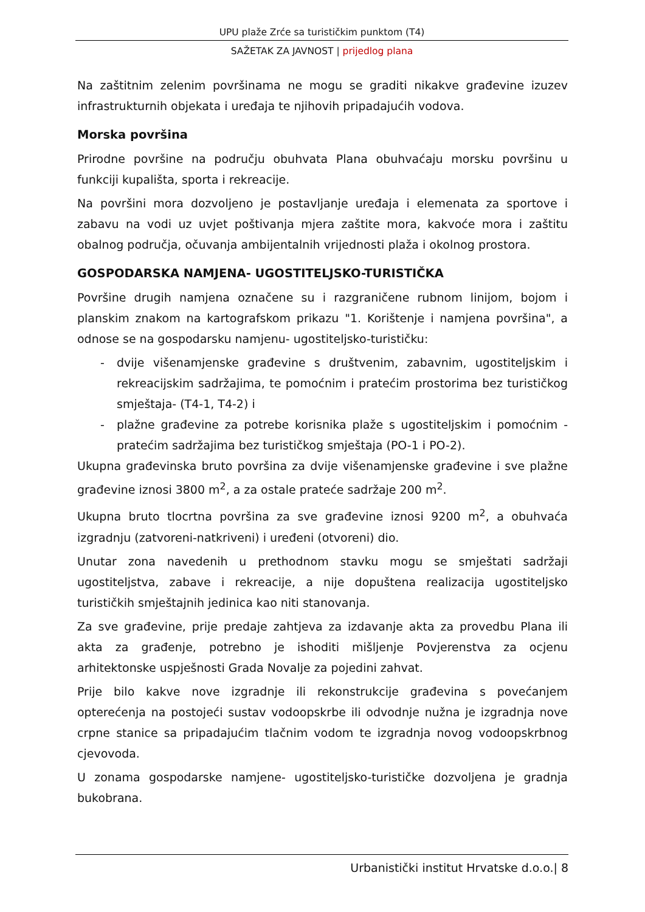UPU plaže Zrće sa turističkim punktom (T4)
SAŽETAK ZA JAVNOST | prijedlog plana
Na zaštitnim zelenim površinama ne mogu se graditi nikakve građevine izuzev infrastrukturnih objekata i uređaja te njihovih pripadajućih vodova.
Morska površina
Prirodne površine na području obuhvata Plana obuhvaćaju morsku površinu u funkciji kupališta, sporta i rekreacije.
Na površini mora dozvoljeno je postavljanje uređaja i elemenata za sportove i zabavu na vodi uz uvjet poštivanja mjera zaštite mora, kakvoće mora i zaštitu obalnog područja, očuvanja ambijentalnih vrijednosti plaža i okolnog prostora.
GOSPODARSKA NAMJENA- UGOSTITELJSKO-TURISTIČKA
Površine drugih namjena označene su i razgraničene rubnom linijom, bojom i planskim znakom na kartografskom prikazu "1. Korištenje i namjena površina", a odnose se na gospodarsku namjenu- ugostiteljsko-turističku:
- dvije višenamjenske građevine s društvenim, zabavnim, ugostiteljskim i rekreacijskim sadržajima, te pomoćnim i pratećim prostorima bez turističkog smještaja- (T4-1, T4-2) i
- plažne građevine za potrebe korisnika plaže s ugostiteljskim i pomoćnim - pratećim sadržajima bez turističkog smještaja (PO-1 i PO-2).
Ukupna građevinska bruto površina za dvije višenamjenske građevine i sve plažne građevine iznosi 3800 m<sup>2</sup>, a za ostale prateće sadržaje 200 m<sup>2</sup>.
Ukupna bruto tlocrtna površina za sve građevine iznosi 9200 m<sup>2</sup>, a obuhvaća izgradnju (zatvoreni-natkriveni) i uređeni (otvoreni) dio.
Unutar zona navedenih u prethodnom stavku mogu se smještati sadržaji ugostiteljstva, zabave i rekreacije, a nije dopuštena realizacija ugostiteljsko turističkih smještajnih jedinica kao niti stanovanja.
Za sve građevine, prije predaje zahtjeva za izdavanje akta za provedbu Plana ili akta za građenje, potrebno je ishoditi mišljenje Povjerenstva za ocjenu arhitektonske uspješnosti Grada Novalje za pojedini zahvat.
Prije bilo kakve nove izgradnje ili rekonstrukcije građevina s povećanjem opterećenja na postojeći sustav vodoopskrbe ili odvodnje nužna je izgradnja nove crpne stanice sa pripadajućim tlačnim vodom te izgradnja novog vodoopskrbnog cjevovoda.
U zonama gospodarske namjene- ugostiteljsko-turističke dozvoljena je gradnja bukobrana.
Urbanistički institut Hrvatske d.o.o.| 8